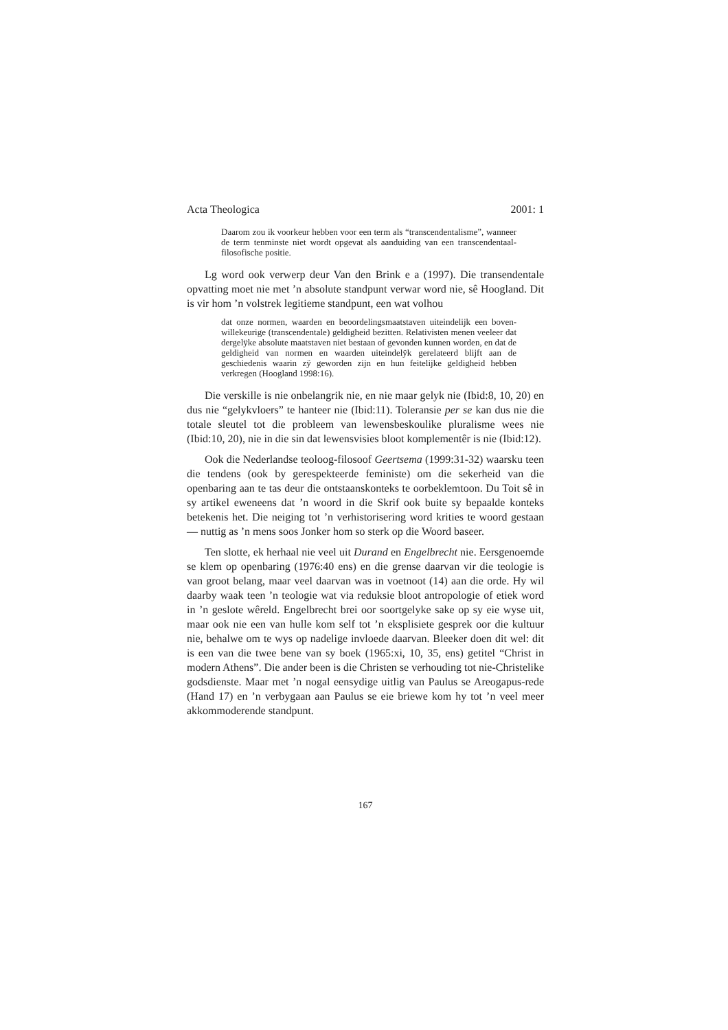Acta Theologica 2001: 1
Daarom zou ik voorkeur hebben voor een term als “transcendentalisme”, wanneer de term tenminste niet wordt opgevat als aanduiding van een transcendentaal-filosofische positie.
Lg word ook verwerp deur Van den Brink e a (1997). Die transendentale opvatting moet nie met ’n absolute standpunt verwar word nie, sê Hoogland. Dit is vir hom ’n volstrek legitieme standpunt, een wat volhou
dat onze normen, waarden en beoordelingsmaatstaven uiteindelijk een boven-willekeurige (transcendentale) geldigheid bezitten. Relativisten menen veeleer dat dergelÿke absolute maatstaven niet bestaan of gevonden kunnen worden, en dat de geldigheid van normen en waarden uiteindelÿk gerelateerd blijft aan de geschiedenis waarin zÿ geworden zijn en hun feitelijke geldigheid hebben verkregen (Hoogland 1998:16).
Die verskille is nie onbelangrik nie, en nie maar gelyk nie (Ibid:8, 10, 20) en dus nie “gelykvloers” te hanteer nie (Ibid:11). Toleransie per se kan dus nie die totale sleutel tot die probleem van lewensbeskoulike pluralisme wees nie (Ibid:10, 20), nie in die sin dat lewensvisies bloot komplementêr is nie (Ibid:12).
Ook die Nederlandse teoloog-filosoof Geertsema (1999:31-32) waarsku teen die tendens (ook by gerespekteerde feministe) om die sekerheid van die openbaring aan te tas deur die ontstaanskonteks te oorbeklemtoon. Du Toit sê in sy artikel eweneens dat ’n woord in die Skrif ook buite sy bepaalde konteks betekenis het. Die neiging tot ’n verhistorisering word krities te woord gestaan — nuttig as ’n mens soos Jonker hom so sterk op die Woord baseer.
Ten slotte, ek herhaal nie veel uit Durand en Engelbrecht nie. Eersgenoemde se klem op openbaring (1976:40 ens) en die grense daarvan vir die teologie is van groot belang, maar veel daarvan was in voetnoot (14) aan die orde. Hy wil daarby waak teen ’n teologie wat via reduksie bloot antropologie of etiek word in ’n geslote wêreld. Engelbrecht brei oor soortgelyke sake op sy eie wyse uit, maar ook nie een van hulle kom self tot ’n eksplisiete gesprek oor die kultuur nie, behalwe om te wys op nadelige invloede daarvan. Bleeker doen dit wel: dit is een van die twee bene van sy boek (1965:xi, 10, 35, ens) getitel “Christ in modern Athens”. Die ander been is die Christen se verhouding tot nie-Christelike godsdienste. Maar met ’n nogal eensydige uitlig van Paulus se Areogapus-rede (Hand 17) en ’n verbygaan aan Paulus se eie briewe kom hy tot ’n veel meer akkommoderende standpunt.
167